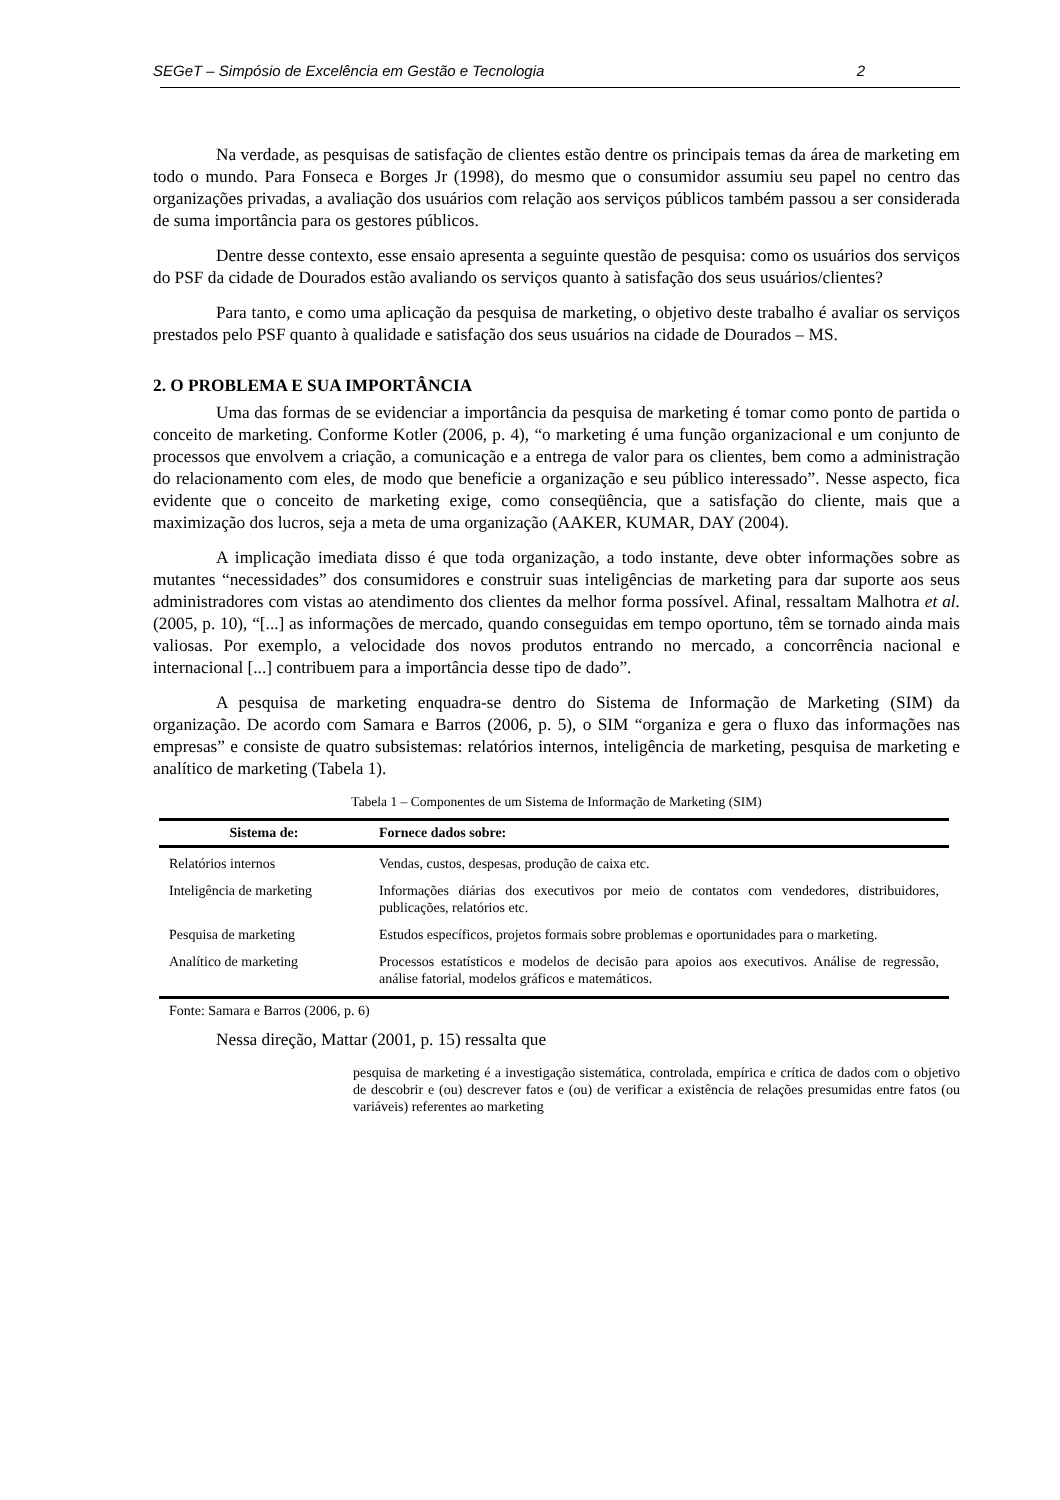SEGeT – Simpósio de Excelência em Gestão e Tecnologia 2
Na verdade, as pesquisas de satisfação de clientes estão dentre os principais temas da área de marketing em todo o mundo. Para Fonseca e Borges Jr (1998), do mesmo que o consumidor assumiu seu papel no centro das organizações privadas, a avaliação dos usuários com relação aos serviços públicos também passou a ser considerada de suma importância para os gestores públicos.
Dentre desse contexto, esse ensaio apresenta a seguinte questão de pesquisa: como os usuários dos serviços do PSF da cidade de Dourados estão avaliando os serviços quanto à satisfação dos seus usuários/clientes?
Para tanto, e como uma aplicação da pesquisa de marketing, o objetivo deste trabalho é avaliar os serviços prestados pelo PSF quanto à qualidade e satisfação dos seus usuários na cidade de Dourados – MS.
2. O PROBLEMA E SUA IMPORTÂNCIA
Uma das formas de se evidenciar a importância da pesquisa de marketing é tomar como ponto de partida o conceito de marketing. Conforme Kotler (2006, p. 4), “o marketing é uma função organizacional e um conjunto de processos que envolvem a criação, a comunicação e a entrega de valor para os clientes, bem como a administração do relacionamento com eles, de modo que beneficie a organização e seu público interessado”. Nesse aspecto, fica evidente que o conceito de marketing exige, como conseqüência, que a satisfação do cliente, mais que a maximização dos lucros, seja a meta de uma organização (AAKER, KUMAR, DAY (2004).
A implicação imediata disso é que toda organização, a todo instante, deve obter informações sobre as mutantes “necessidades” dos consumidores e construir suas inteligências de marketing para dar suporte aos seus administradores com vistas ao atendimento dos clientes da melhor forma possível. Afinal, ressaltam Malhotra et al. (2005, p. 10), “[...] as informações de mercado, quando conseguidas em tempo oportuno, têm se tornado ainda mais valiosas. Por exemplo, a velocidade dos novos produtos entrando no mercado, a concorrência nacional e internacional [...] contribuem para a importância desse tipo de dado”.
A pesquisa de marketing enquadra-se dentro do Sistema de Informação de Marketing (SIM) da organização. De acordo com Samara e Barros (2006, p. 5), o SIM “organiza e gera o fluxo das informações nas empresas” e consiste de quatro subsistemas: relatórios internos, inteligência de marketing, pesquisa de marketing e analítico de marketing (Tabela 1).
Tabela 1 – Componentes de um Sistema de Informação de Marketing (SIM)
| Sistema de: | Fornece dados sobre: |
| --- | --- |
| Relatórios internos | Vendas, custos, despesas, produção de caixa etc. |
| Inteligência de marketing | Informações diárias dos executivos por meio de contatos com vendedores, distribuidores, publicações, relatórios etc. |
| Pesquisa de marketing | Estudos específicos, projetos formais sobre problemas e oportunidades para o marketing. |
| Analítico de marketing | Processos estatísticos e modelos de decisão para apoios aos executivos. Análise de regressão, análise fatorial, modelos gráficos e matemáticos. |
Fonte: Samara e Barros (2006, p. 6)
Nessa direção, Mattar (2001, p. 15) ressalta que
pesquisa de marketing é a investigação sistemática, controlada, empírica e crítica de dados com o objetivo de descobrir e (ou) descrever fatos e (ou) de verificar a existência de relações presumidas entre fatos (ou variáveis) referentes ao marketing